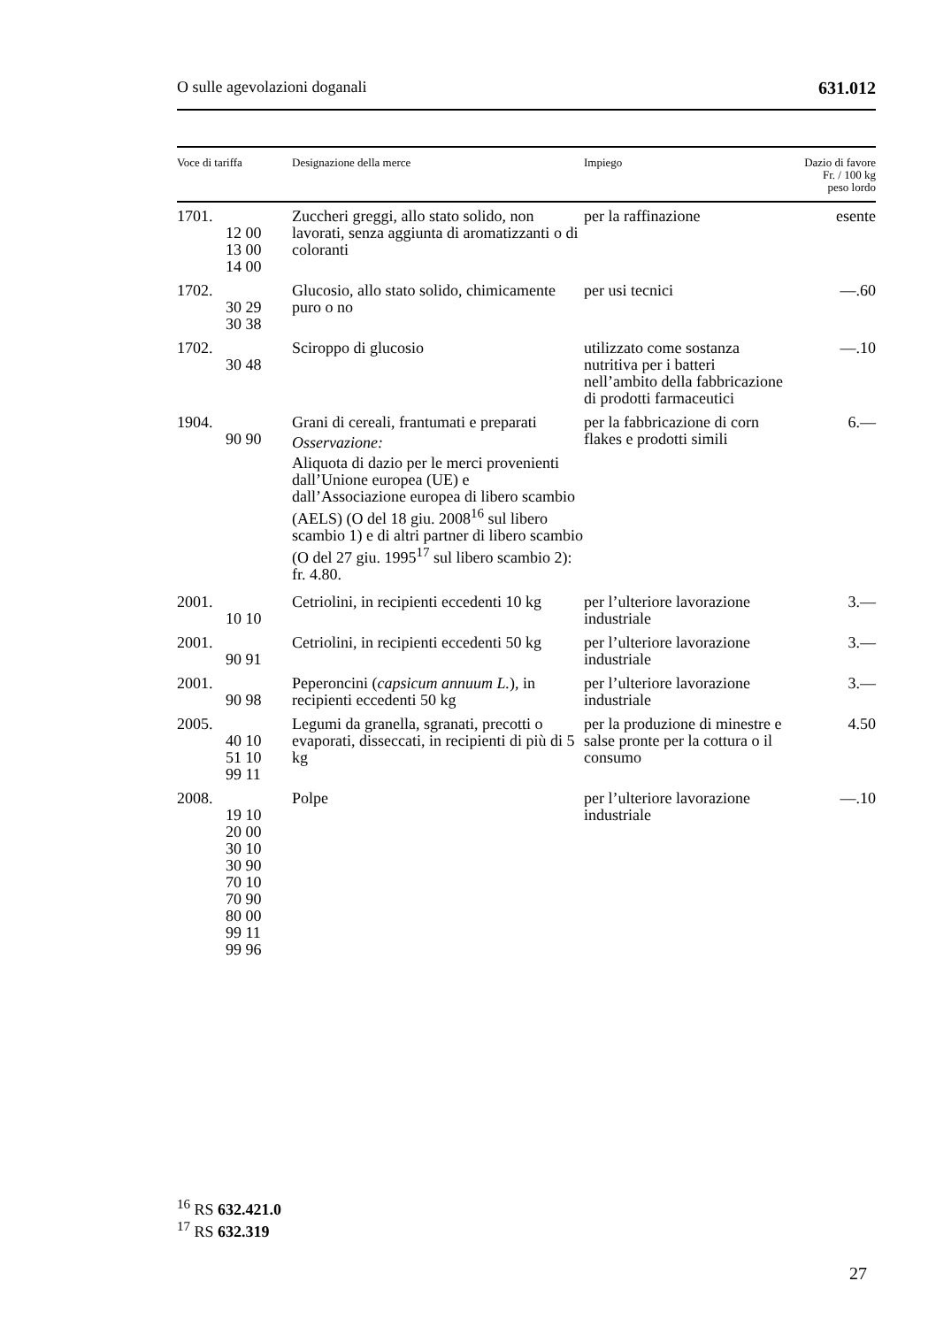O sulle agevolazioni doganali 631.012
| Voce di tariffa | Designazione della merce | Impiego | Dazio di favore Fr. / 100 kg peso lordo |
| --- | --- | --- | --- |
| 1701. 12 00 13 00 14 00 | Zuccheri greggi, allo stato solido, non lavorati, senza aggiunta di aromatizzanti o di coloranti | per la raffinazione | esente |
| 1702. 30 29 30 38 | Glucosio, allo stato solido, chimica­mente puro o no | per usi tecnici | —.60 |
| 1702. 30 48 | Sciroppo di glucosio | utilizzato come sostanza nutritiva per i batteri nell’ambito della fabbri­cazione di prodotti farma­ceutici | —.10 |
| 1904. 90 90 | Grani di cereali, frantumati e preparati Osservazione: Aliquota di dazio per le merci prove­nienti dall’Unione europea (UE) e dall’Associazione europea di libero scambio (AELS) (O del 18 giu. 2008<sup>16</sup> sul libero scambio 1) e di altri partner di libero scambio (O del 27 giu. 1995<sup>17</sup> sul libero scambio 2): fr. 4.80. | per la fabbricazione di corn flakes e prodotti simili | 6.— |
| 2001. 10 10 | Cetriolini, in recipienti eccedenti 10 kg | per l’ulteriore lavorazione industriale | 3.— |
| 2001. 90 91 | Cetriolini, in recipienti eccedenti 50 kg | per l’ulteriore lavorazione industriale | 3.— |
| 2001. 90 98 | Peperoncini ( capsicum annuum L. ), in recipienti eccedenti 50 kg | per l’ulteriore lavorazione industriale | 3.— |
| 2005. 40 10 51 10 99 11 | Legumi da granella, sgranati, precotti o evaporati, disseccati, in recipienti di più di 5 kg | per la produzione di minestre e salse pronte per la cottura o il consumo | 4.50 |
| 2008. 19 10 20 00 30 10 30 90 70 10 70 90 80 00 99 11 99 96 | Polpe | per l’ulteriore lavorazione industriale | —.10 |
<sup>16</sup> RS 632.421.0
<sup>17</sup> RS 632.319
27